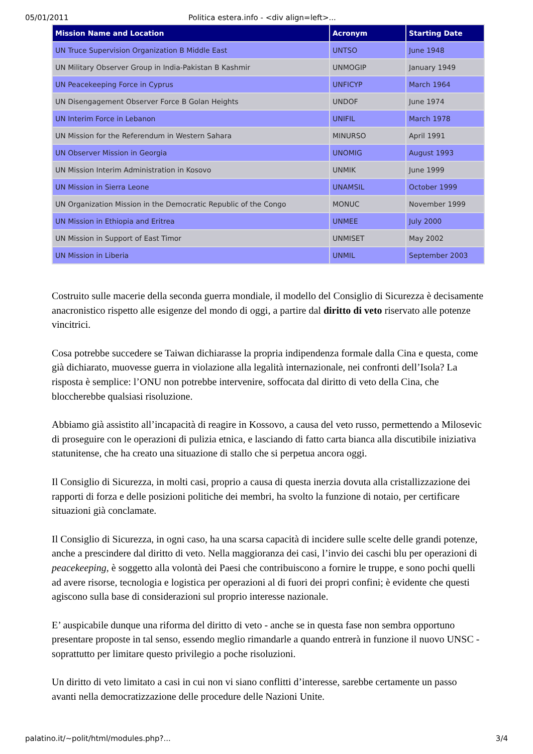05/01/2011 Politica estera.info - <div align=left>...
| Mission Name and Location | Acronym | Starting Date |
| --- | --- | --- |
| UN Truce Supervision Organization B Middle East | UNTSO | June 1948 |
| UN Military Observer Group in India-Pakistan B Kashmir | UNMOGIP | January 1949 |
| UN Peacekeeping Force in Cyprus | UNFICYP | March 1964 |
| UN Disengagement Observer Force B Golan Heights | UNDOF | June 1974 |
| UN Interim Force in Lebanon | UNIFIL | March 1978 |
| UN Mission for the Referendum in Western Sahara | MINURSO | April 1991 |
| UN Observer Mission in Georgia | UNOMIG | August 1993 |
| UN Mission Interim Administration in Kosovo | UNMIK | June 1999 |
| UN Mission in Sierra Leone | UNAMSIL | October 1999 |
| UN Organization Mission in the Democratic Republic of the Congo | MONUC | November 1999 |
| UN Mission in Ethiopia and Eritrea | UNMEE | July 2000 |
| UN Mission in Support of East Timor | UNMISET | May 2002 |
| UN Mission in Liberia | UNMIL | September 2003 |
Costruito sulle macerie della seconda guerra mondiale, il modello del Consiglio di Sicurezza è decisamente anacronistico rispetto alle esigenze del mondo di oggi, a partire dal diritto di veto riservato alle potenze vincitrici.
Cosa potrebbe succedere se Taiwan dichiarasse la propria indipendenza formale dalla Cina e questa, come già dichiarato, muovesse guerra in violazione alla legalità internazionale, nei confronti dell’Isola? La risposta è semplice: l’ONU non potrebbe intervenire, soffocata dal diritto di veto della Cina, che bloccherebbe qualsiasi risoluzione.
Abbiamo già assistito all’incapacità di reagire in Kossovo, a causa del veto russo, permettendo a Milosevic di proseguire con le operazioni di pulizia etnica, e lasciando di fatto carta bianca alla discutibile iniziativa statunitense, che ha creato una situazione di stallo che si perpetua ancora oggi.
Il Consiglio di Sicurezza, in molti casi, proprio a causa di questa inerzia dovuta alla cristallizzazione dei rapporti di forza e delle posizioni politiche dei membri, ha svolto la funzione di notaio, per certificare situazioni già conclamate.
Il Consiglio di Sicurezza, in ogni caso, ha una scarsa capacità di incidere sulle scelte delle grandi potenze, anche a prescindere dal diritto di veto. Nella maggioranza dei casi, l’invio dei caschi blu per operazioni di peacekeeping, è soggetto alla volontà dei Paesi che contribuiscono a fornire le truppe, e sono pochi quelli ad avere risorse, tecnologia e logistica per operazioni al di fuori dei propri confini; è evidente che questi agiscono sulla base di considerazioni sul proprio interesse nazionale.
E’ auspicabile dunque una riforma del diritto di veto - anche se in questa fase non sembra opportuno presentare proposte in tal senso, essendo meglio rimandarle a quando entrerà in funzione il nuovo UNSC - soprattutto per limitare questo privilegio a poche risoluzioni.
Un diritto di veto limitato a casi in cui non vi siano conflitti d’interesse, sarebbe certamente un passo avanti nella democratizzazione delle procedure delle Nazioni Unite.
palatino.it/~polit/html/modules.php?... 3/4